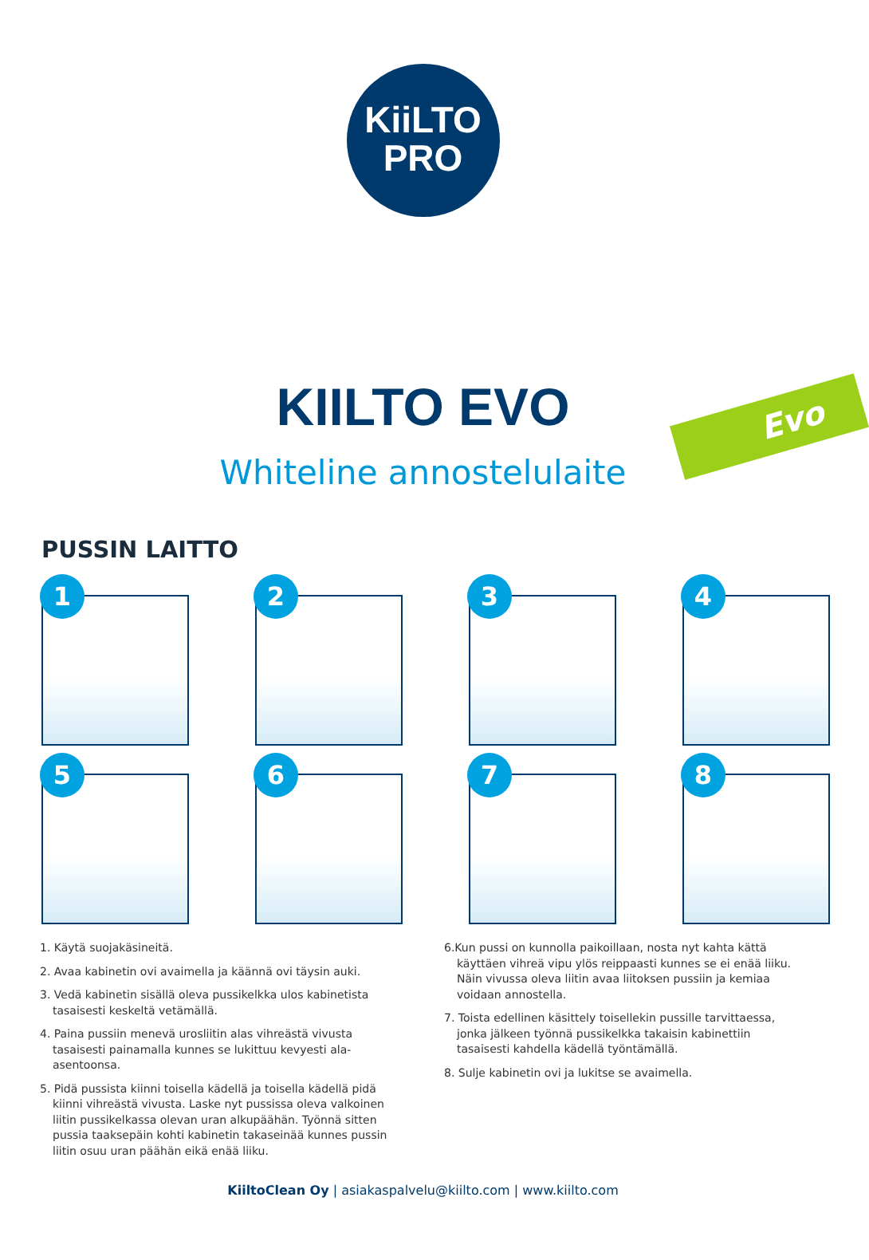KiiLTO
PRO
Evo
KIILTO EVO
Whiteline annostelulaite
PUSSIN LAITTO
1
2
3
4
5
6
7
8
1. Käytä suojakäsineitä.
2. Avaa kabinetin ovi avaimella ja käännä ovi täysin auki.
3. Vedä kabinetin sisällä oleva pussikelkka ulos kabinetista tasaisesti keskeltä vetämällä.
4. Paina pussiin menevä urosliitin alas vihreästä vivusta tasaisesti painamalla kunnes se lukittuu kevyesti ala-asentoonsa.
5. Pidä pussista kiinni toisella kädellä ja toisella kädellä pidä kiinni vihreästä vivusta. Laske nyt pussissa oleva valkoinen liitin pussikelkassa olevan uran alkupäähän. Työnnä sitten pussia taaksepäin kohti kabinetin takaseinää kunnes pussin liitin osuu uran päähän eikä enää liiku.
6.Kun pussi on kunnolla paikoillaan, nosta nyt kahta kättä käyttäen vihreä vipu ylös reippaasti kunnes se ei enää liiku. Näin vivussa oleva liitin avaa liitoksen pussiin ja kemiaa voidaan annostella.
7. Toista edellinen käsittely toisellekin pussille tarvittaessa, jonka jälkeen työnnä pussikelkka takaisin kabinettiin tasaisesti kahdella kädellä työntämällä.
8. Sulje kabinetin ovi ja lukitse se avaimella.
KiiltoClean Oy | asiakaspalvelu@kiilto.com | www.kiilto.com